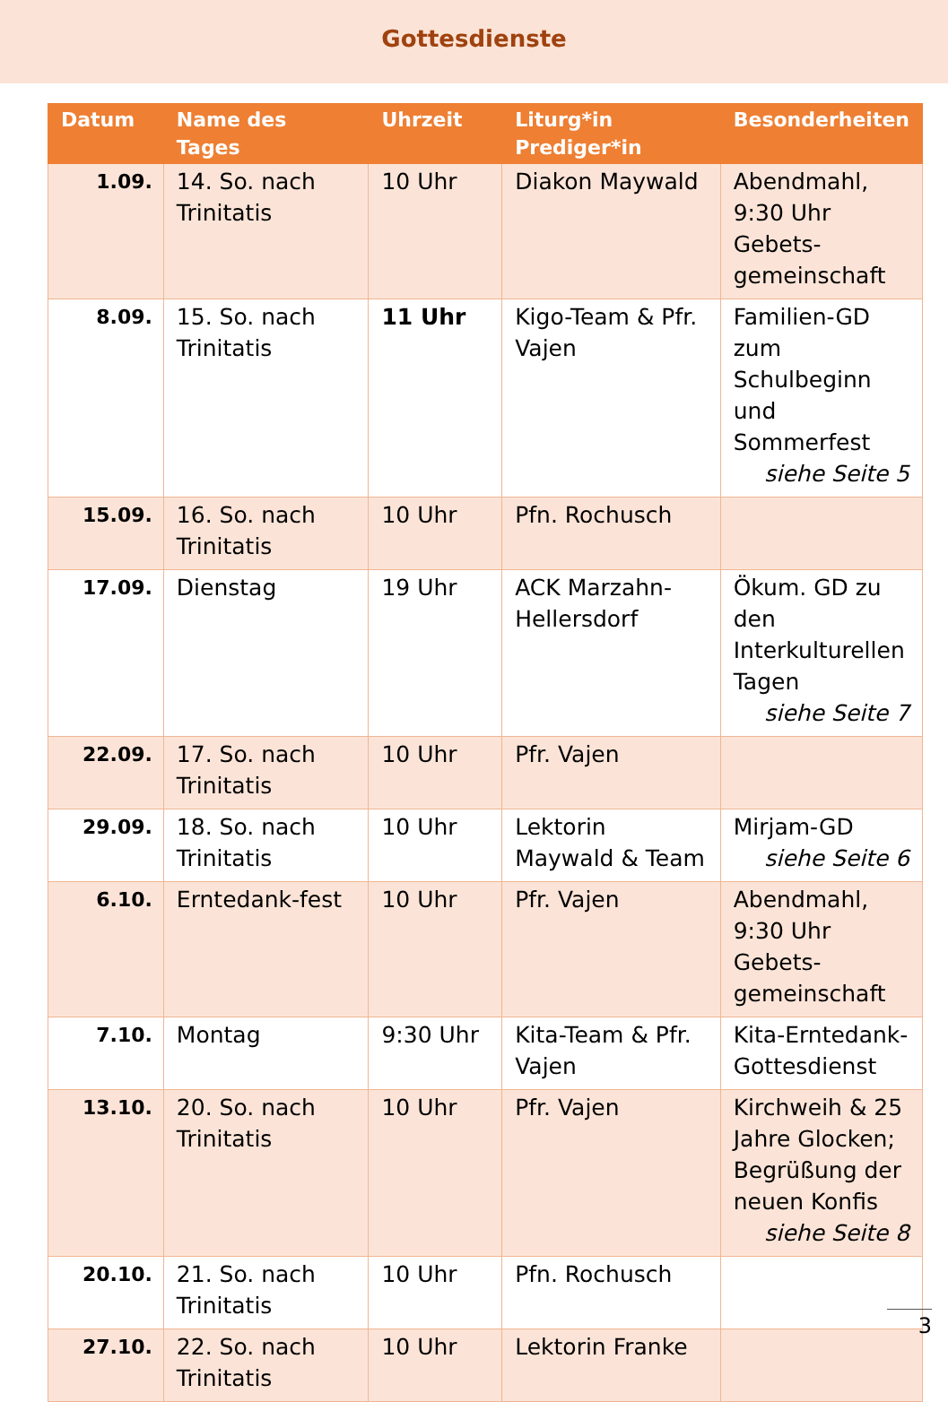Gottesdienste
| Datum | Name des Tages | Uhrzeit | Liturg*in Prediger*in | Besonderheiten |
| --- | --- | --- | --- | --- |
| 1.09. | 14. So. nach Trinitatis | 10 Uhr | Diakon Maywald | Abendmahl, 9:30 Uhr Gebets-gemeinschaft |
| 8.09. | 15. So. nach Trinitatis | 11 Uhr | Kigo-Team & Pfr. Vajen | Familien-GD zum Schulbeginn und Sommerfest siehe Seite 5 |
| 15.09. | 16. So. nach Trinitatis | 10 Uhr | Pfn. Rochusch | |
| 17.09. | Dienstag | 19 Uhr | ACK Marzahn-Hellersdorf | Ökum. GD zu den Interkulturellen Tagen siehe Seite 7 |
| 22.09. | 17. So. nach Trinitatis | 10 Uhr | Pfr. Vajen | |
| 29.09. | 18. So. nach Trinitatis | 10 Uhr | Lektorin Maywald & Team | Mirjam-GD siehe Seite 6 |
| 6.10. | Erntedank-fest | 10 Uhr | Pfr. Vajen | Abendmahl, 9:30 Uhr Gebets-gemeinschaft |
| 7.10. | Montag | 9:30 Uhr | Kita-Team & Pfr. Vajen | Kita-Erntedank-Gottesdienst |
| 13.10. | 20. So. nach Trinitatis | 10 Uhr | Pfr. Vajen | Kirchweih & 25 Jahre Glocken; Begrüßung der neuen Konfis siehe Seite 8 |
| 20.10. | 21. So. nach Trinitatis | 10 Uhr | Pfn. Rochusch | |
| 27.10. | 22. So. nach Trinitatis | 10 Uhr | Lektorin Franke | |
3